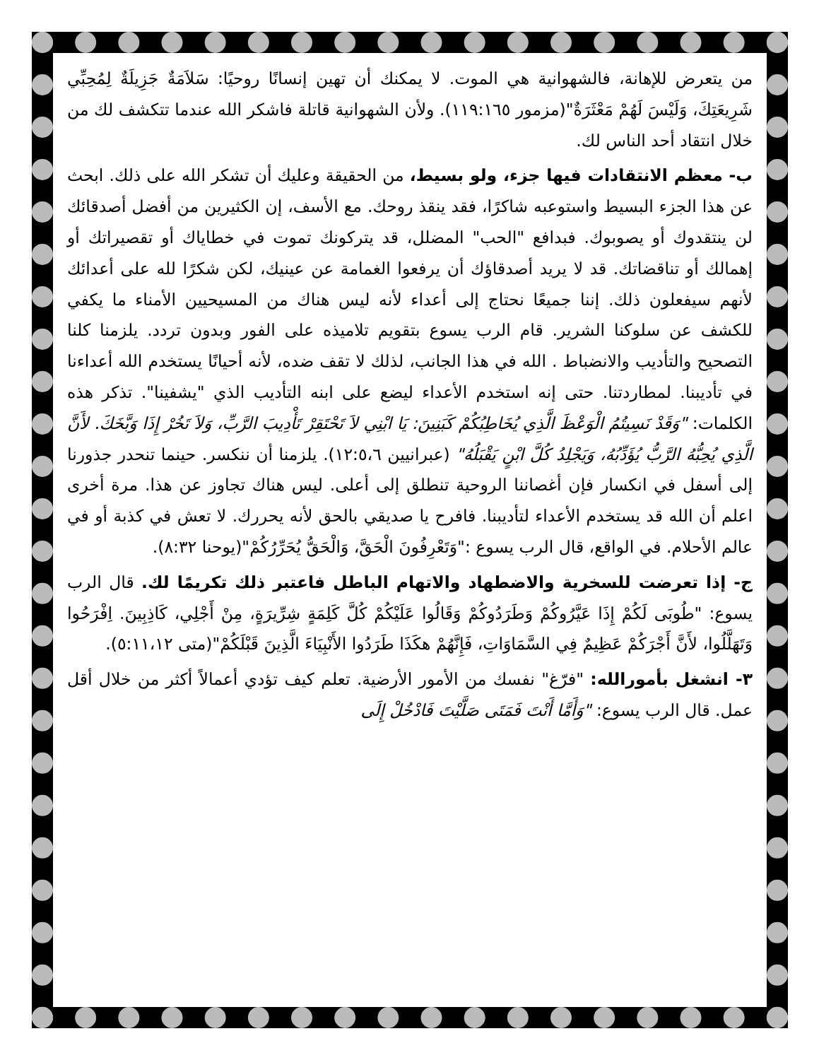من يتعرض للإهانة، فالشهوانية هي الموت. لا يمكنك أن تهين إنسانًا روحيًا: سَلاَمَةٌ جَزِيلَةٌ لِمُحِبِّي شَرِيعَتِكَ، وَلَيْسَ لَهُمْ مَعْثَرَةٌ"(مزمور ١١٩:١٦٥). ولأن الشهوانية قاتلة فاشكر الله عندما تتكشف لك من خلال انتقاد أحد الناس لك.
ب- معظم الانتقادات فيها جزء، ولو بسيط، من الحقيقة وعليك أن تشكر الله على ذلك. ابحث عن هذا الجزء البسيط واستوعبه شاكرًا، فقد ينقذ روحك. مع الأسف، إن الكثيرين من أفضل أصدقائك لن ينتقدوك أو يصوبوك. فبدافع "الحب" المضلل، قد يتركونك تموت في خطاياك أو تقصيراتك أو إهمالك أو تناقضاتك. قد لا يريد أصدقاؤك أن يرفعوا الغمامة عن عينيك، لكن شكرًا لله على أعدائك لأنهم سيفعلون ذلك. إننا جميعًا نحتاج إلى أعداء لأنه ليس هناك من المسيحيين الأمناء ما يكفي للكشف عن سلوكنا الشرير. قام الرب يسوع بتقويم تلاميذه على الفور وبدون تردد. يلزمنا كلنا التصحيح والتأديب والانضباط . الله في هذا الجانب، لذلك لا تقف ضده، لأنه أحيانًا يستخدم الله أعداءنا في تأديبنا. لمطاردتنا. حتى إنه استخدم الأعداء ليضع على ابنه التأديب الذي "يشفينا". تذكر هذه الكلمات: "وَقَدْ نَسِيتُمُ الْوَعْظَ الَّذِي يُخَاطِبُكُمْ كَبَنِينَ: يَا ابْنِي لاَ تَحْتَقِرْ تَأْدِيبَ الرَّبِّ، وَلاَ تَخُرْ إِذَا وَبَّخَكَ. لأَنَّ الَّذِي يُحِبُّهُ الرَّبُّ يُؤَدِّبُهُ، وَيَجْلِدُ كُلَّ ابْنٍ يَقْبَلُهُ" (عبرانيين ١٢:٥،٦). يلزمنا أن ننكسر. حينما تنحدر جذورنا إلى أسفل في انكسار فإن أغصاننا الروحية تنطلق إلى أعلى. ليس هناك تجاوز عن هذا. مرة أخرى اعلم أن الله قد يستخدم الأعداء لتأديبنا. فافرح يا صديقي بالحق لأنه يحررك. لا تعش في كذبة أو في عالم الأحلام. في الواقع، قال الرب يسوع :"وَتَعْرِفُونَ الْحَقَّ، وَالْحَقُّ يُحَرِّرُكُمْ"(يوحنا ٨:٣٢).
ج- إذا تعرضت للسخرية والاضطهاد والاتهام الباطل فاعتبر ذلك تكريمًا لك. قال الرب يسوع: "طُوبَى لَكُمْ إِذَا عَيَّرُوكُمْ وَطَرَدُوكُمْ وَقَالُوا عَلَيْكُمْ كُلَّ كَلِمَةٍ شِرِّيرَةٍ، مِنْ أَجْلِي، كَاذِبِينَ. اِفْرَحُوا وَتَهَلَّلُوا، لأَنَّ أَجْرَكُمْ عَظِيمٌ فِي السَّمَاوَاتِ، فَإِنَّهُمْ هكَذَا طَرَدُوا الأَنْبِيَاءَ الَّذِينَ قَبْلَكُمْ"(متى ٥:١١،١٢).
٣- انشغل بأمورالله: "فرّغ" نفسك من الأمور الأرضية. تعلم كيف تؤدي أعمالاً أكثر من خلال أقل عمل. قال الرب يسوع: "وَأَمَّا أَنْتَ فَمَتَى صَلَّيْتَ فَادْخُلْ إِلَى